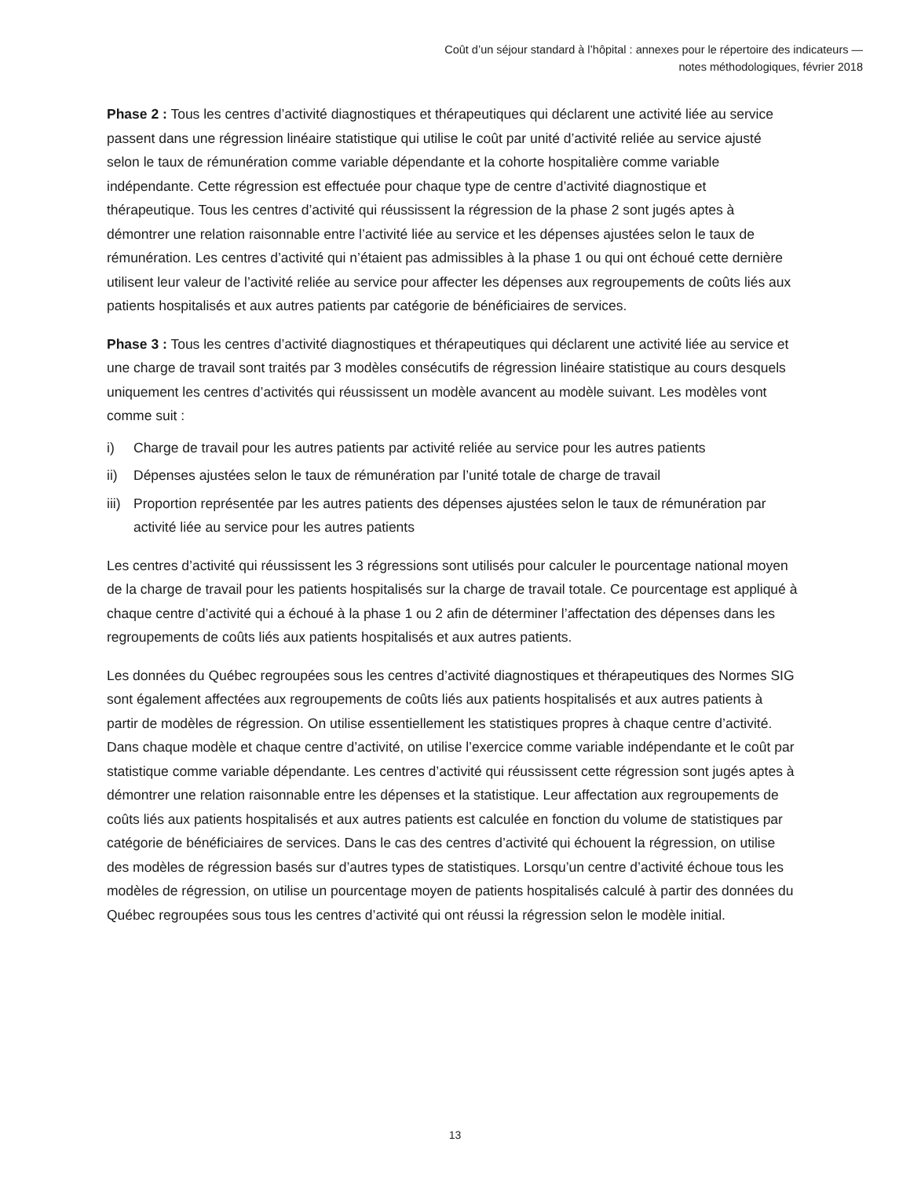Coût d’un séjour standard à l’hôpital : annexes pour le répertoire des indicateurs —
notes méthodologiques, février 2018
Phase 2 : Tous les centres d’activité diagnostiques et thérapeutiques qui déclarent une activité liée au service passent dans une régression linéaire statistique qui utilise le coût par unité d’activité reliée au service ajusté selon le taux de rémunération comme variable dépendante et la cohorte hospitalière comme variable indépendante. Cette régression est effectuée pour chaque type de centre d’activité diagnostique et thérapeutique. Tous les centres d’activité qui réussissent la régression de la phase 2 sont jugés aptes à démontrer une relation raisonnable entre l’activité liée au service et les dépenses ajustées selon le taux de rémunération. Les centres d’activité qui n’étaient pas admissibles à la phase 1 ou qui ont échoué cette dernière utilisent leur valeur de l’activité reliée au service pour affecter les dépenses aux regroupements de coûts liés aux patients hospitalisés et aux autres patients par catégorie de bénéficiaires de services.
Phase 3 : Tous les centres d’activité diagnostiques et thérapeutiques qui déclarent une activité liée au service et une charge de travail sont traités par 3 modèles consécutifs de régression linéaire statistique au cours desquels uniquement les centres d’activités qui réussissent un modèle avancent au modèle suivant. Les modèles vont comme suit :
i) Charge de travail pour les autres patients par activité reliée au service pour les autres patients
ii) Dépenses ajustées selon le taux de rémunération par l’unité totale de charge de travail
iii) Proportion représentée par les autres patients des dépenses ajustées selon le taux de rémunération par activité liée au service pour les autres patients
Les centres d’activité qui réussissent les 3 régressions sont utilisés pour calculer le pourcentage national moyen de la charge de travail pour les patients hospitalisés sur la charge de travail totale. Ce pourcentage est appliqué à chaque centre d’activité qui a échoué à la phase 1 ou 2 afin de déterminer l’affectation des dépenses dans les regroupements de coûts liés aux patients hospitalisés et aux autres patients.
Les données du Québec regroupées sous les centres d’activité diagnostiques et thérapeutiques des Normes SIG sont également affectées aux regroupements de coûts liés aux patients hospitalisés et aux autres patients à partir de modèles de régression. On utilise essentiellement les statistiques propres à chaque centre d’activité. Dans chaque modèle et chaque centre d’activité, on utilise l’exercice comme variable indépendante et le coût par statistique comme variable dépendante. Les centres d’activité qui réussissent cette régression sont jugés aptes à démontrer une relation raisonnable entre les dépenses et la statistique. Leur affectation aux regroupements de coûts liés aux patients hospitalisés et aux autres patients est calculée en fonction du volume de statistiques par catégorie de bénéficiaires de services. Dans le cas des centres d’activité qui échouent la régression, on utilise des modèles de régression basés sur d’autres types de statistiques. Lorsqu’un centre d’activité échoue tous les modèles de régression, on utilise un pourcentage moyen de patients hospitalisés calculé à partir des données du Québec regroupées sous tous les centres d’activité qui ont réussi la régression selon le modèle initial.
13